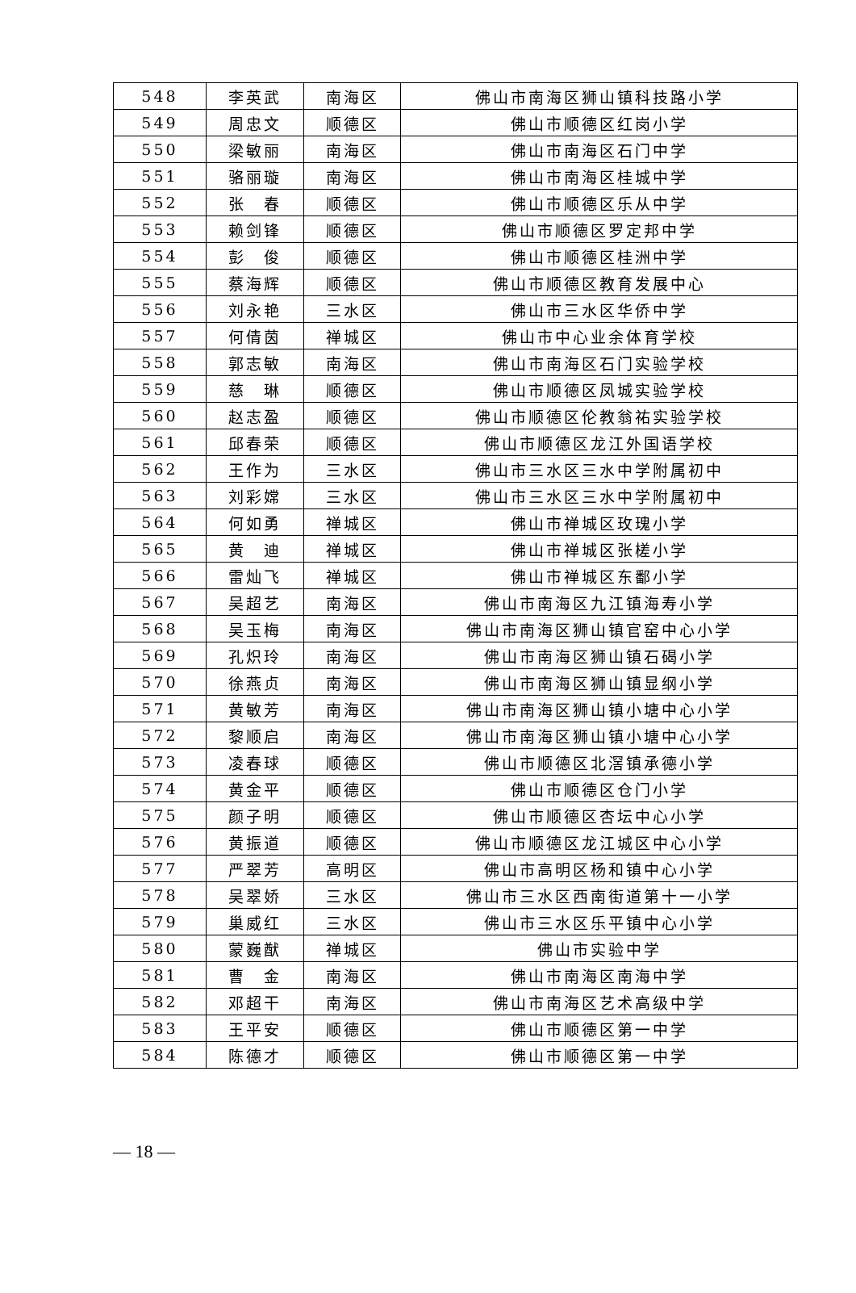| 548 | 李英武 | 南海区 | 佛山市南海区狮山镇科技路小学 |
| 549 | 周忠文 | 顺德区 | 佛山市顺德区红岗小学 |
| 550 | 梁敏丽 | 南海区 | 佛山市南海区石门中学 |
| 551 | 骆丽璇 | 南海区 | 佛山市南海区桂城中学 |
| 552 | 张 春 | 顺德区 | 佛山市顺德区乐从中学 |
| 553 | 赖剑锋 | 顺德区 | 佛山市顺德区罗定邦中学 |
| 554 | 彭 俊 | 顺德区 | 佛山市顺德区桂洲中学 |
| 555 | 蔡海辉 | 顺德区 | 佛山市顺德区教育发展中心 |
| 556 | 刘永艳 | 三水区 | 佛山市三水区华侨中学 |
| 557 | 何倩茵 | 禅城区 | 佛山市中心业余体育学校 |
| 558 | 郭志敏 | 南海区 | 佛山市南海区石门实验学校 |
| 559 | 慈 琳 | 顺德区 | 佛山市顺德区凤城实验学校 |
| 560 | 赵志盈 | 顺德区 | 佛山市顺德区伦教翁祐实验学校 |
| 561 | 邱春荣 | 顺德区 | 佛山市顺德区龙江外国语学校 |
| 562 | 王作为 | 三水区 | 佛山市三水区三水中学附属初中 |
| 563 | 刘彩嫦 | 三水区 | 佛山市三水区三水中学附属初中 |
| 564 | 何如勇 | 禅城区 | 佛山市禅城区玫瑰小学 |
| 565 | 黄 迪 | 禅城区 | 佛山市禅城区张槎小学 |
| 566 | 雷灿飞 | 禅城区 | 佛山市禅城区东鄱小学 |
| 567 | 吴超艺 | 南海区 | 佛山市南海区九江镇海寿小学 |
| 568 | 吴玉梅 | 南海区 | 佛山市南海区狮山镇官窑中心小学 |
| 569 | 孔炽玲 | 南海区 | 佛山市南海区狮山镇石碣小学 |
| 570 | 徐燕贞 | 南海区 | 佛山市南海区狮山镇显纲小学 |
| 571 | 黄敏芳 | 南海区 | 佛山市南海区狮山镇小塘中心小学 |
| 572 | 黎顺启 | 南海区 | 佛山市南海区狮山镇小塘中心小学 |
| 573 | 凌春球 | 顺德区 | 佛山市顺德区北滘镇承德小学 |
| 574 | 黄金平 | 顺德区 | 佛山市顺德区仓门小学 |
| 575 | 颜子明 | 顺德区 | 佛山市顺德区杏坛中心小学 |
| 576 | 黄振道 | 顺德区 | 佛山市顺德区龙江城区中心小学 |
| 577 | 严翠芳 | 高明区 | 佛山市高明区杨和镇中心小学 |
| 578 | 吴翠娇 | 三水区 | 佛山市三水区西南街道第十一小学 |
| 579 | 巢威红 | 三水区 | 佛山市三水区乐平镇中心小学 |
| 580 | 蒙巍猷 | 禅城区 | 佛山市实验中学 |
| 581 | 曹 金 | 南海区 | 佛山市南海区南海中学 |
| 582 | 邓超干 | 南海区 | 佛山市南海区艺术高级中学 |
| 583 | 王平安 | 顺德区 | 佛山市顺德区第一中学 |
| 584 | 陈德才 | 顺德区 | 佛山市顺德区第一中学 |
— 18 —